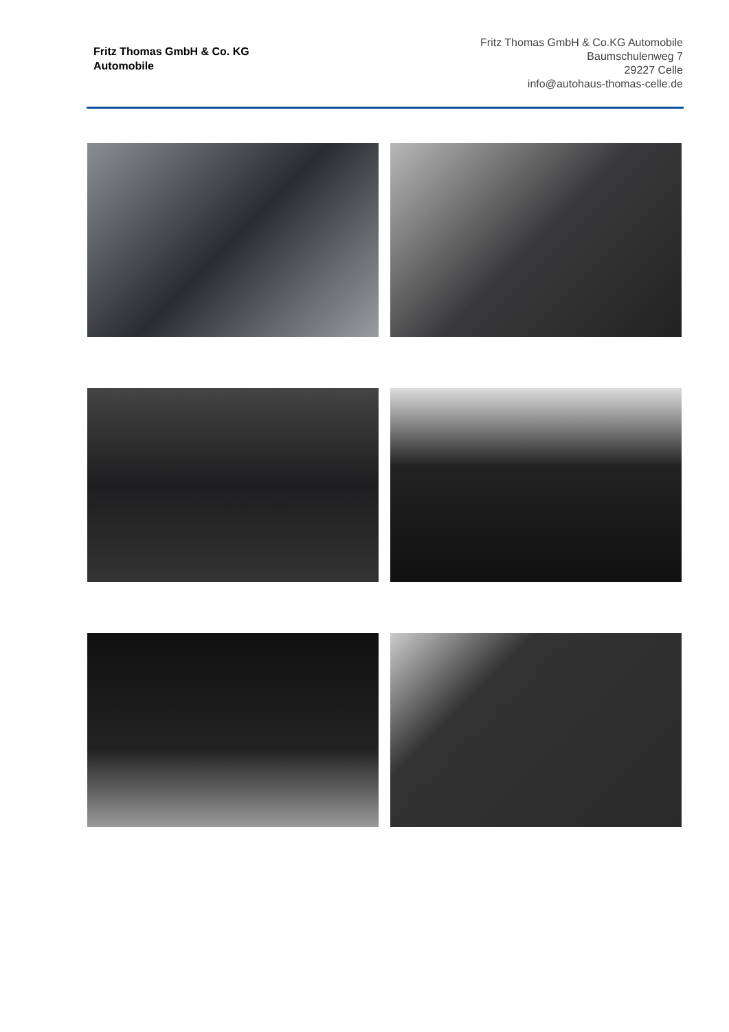Fritz Thomas GmbH & Co. KG
Automobile
Fritz Thomas GmbH & Co.KG Automobile
Baumschulenweg 7
29227 Celle
info@autohaus-thomas-celle.de